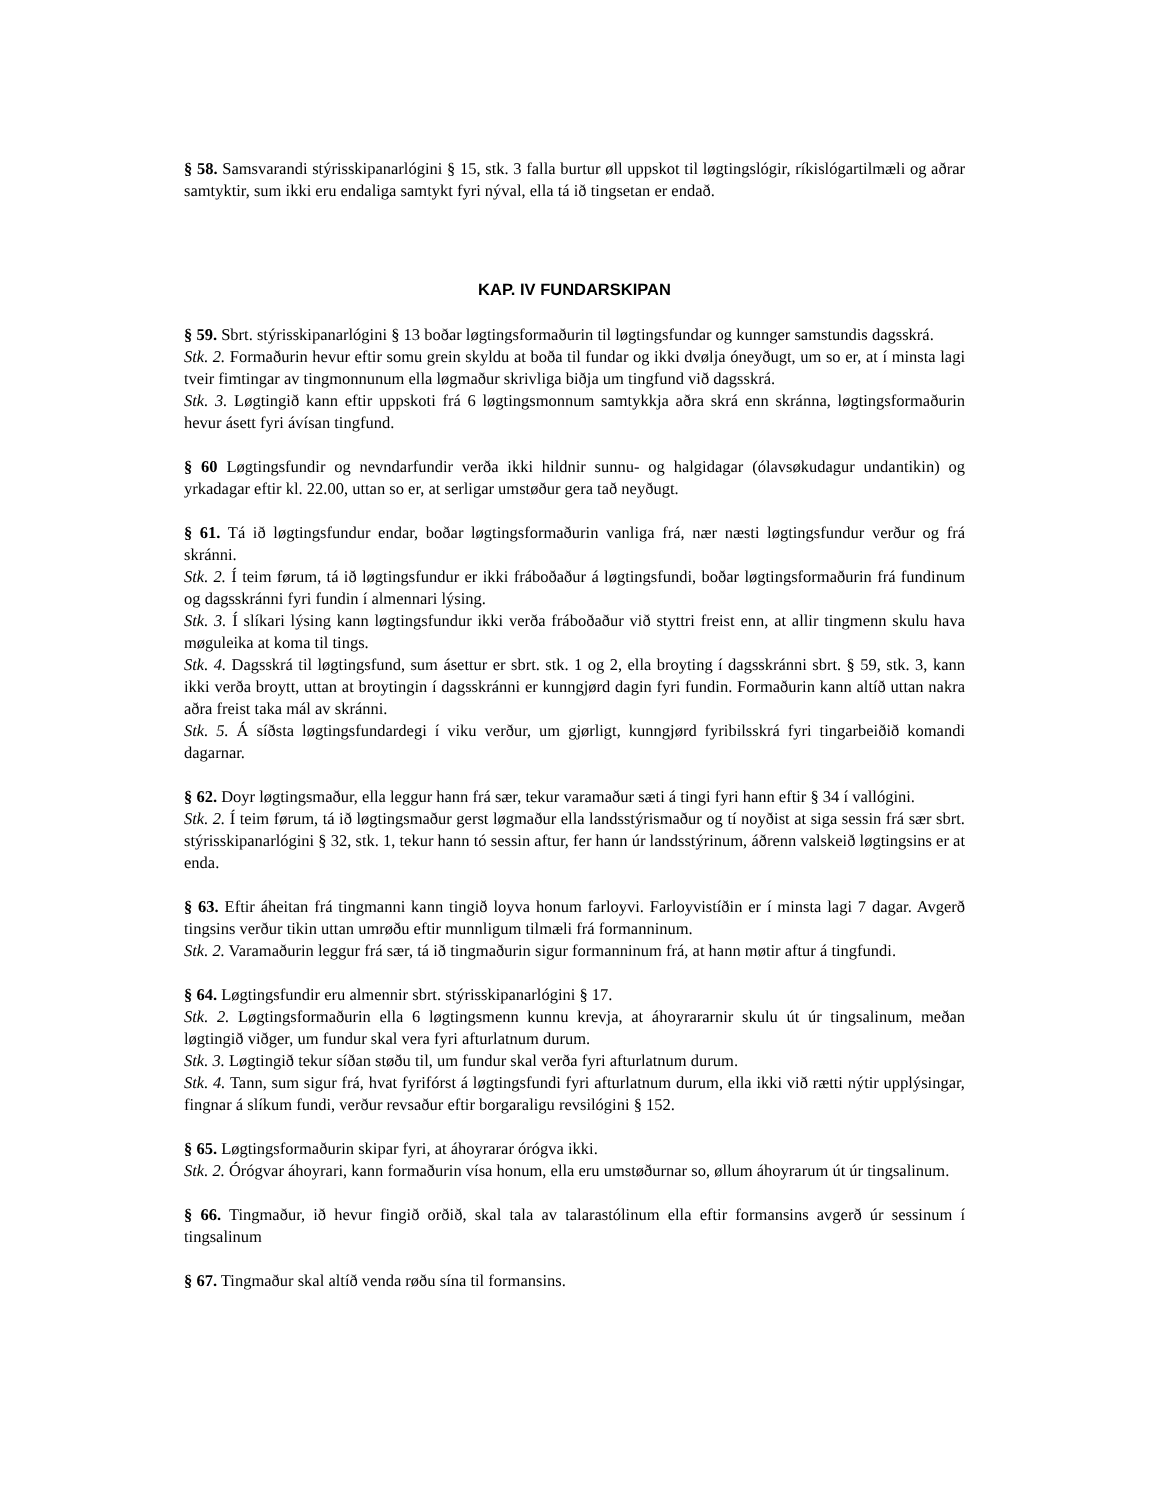§ 58. Samsvarandi stýrisskipanarlógini § 15, stk. 3 falla burtur øll uppskot til løgtingslógir, ríkislógartilmæli og aðrar samtyktir, sum ikki eru endaliga samtykt fyri nýval, ella tá ið tingsetan er endað.
KAP. IV FUNDARSKIPAN
§ 59. Sbrt. stýrisskipanarlógini § 13 boðar løgtingsformaðurin til løgtingsfundar og kunnger samstundis dagsskrá.
Stk. 2. Formaðurin hevur eftir somu grein skyldu at boða til fundar og ikki dvølja óneyðugt, um so er, at í minsta lagi tveir fimtingar av tingmonnunum ella løgmaður skrivliga biðja um tingfund við dagsskrá.
Stk. 3. Løgtingið kann eftir uppskoti frá 6 løgtingsmonnum samtykkja aðra skrá enn skránna, løgtingsformaðurin hevur ásett fyri ávísan tingfund.
§ 60 Løgtingsfundir og nevndarfundir verða ikki hildnir sunnu- og halgidagar (ólavsøkudagur undantikin) og yrkadagar eftir kl. 22.00, uttan so er, at serligar umstøður gera tað neyðugt.
§ 61. Tá ið løgtingsfundur endar, boðar løgtingsformaðurin vanliga frá, nær næsti løgtingsfundur verður og frá skránni.
Stk. 2. Í teim førum, tá ið løgtingsfundur er ikki fráboðaður á løgtingsfundi, boðar løgtingsformaðurin frá fundinum og dagsskránni fyri fundin í almennari lýsing.
Stk. 3. Í slíkari lýsing kann løgtingsfundur ikki verða fráboðaður við styttri freist enn, at allir tingmenn skulu hava møguleika at koma til tings.
Stk. 4. Dagsskrá til løgtingsfund, sum ásettur er sbrt. stk. 1 og 2, ella broyting í dagsskránni sbrt. § 59, stk. 3, kann ikki verða broytt, uttan at broytingin í dagsskránni er kunngjørd dagin fyri fundin. Formaðurin kann altíð uttan nakra aðra freist taka mál av skránni.
Stk. 5. Á síðsta løgtingsfundardegi í viku verður, um gjørligt, kunngjørd fyribilsskrá fyri tingarbeiðið komandi dagarnar.
§ 62. Doyr løgtingsmaður, ella leggur hann frá sær, tekur varamaður sæti á tingi fyri hann eftir § 34 í vallógini.
Stk. 2. Í teim førum, tá ið løgtingsmaður gerst løgmaður ella landsstýrismaður og tí noyðist at siga sessin frá sær sbrt. stýrisskipanarlógini § 32, stk. 1, tekur hann tó sessin aftur, fer hann úr landsstýrinum, áðrenn valskeið løgtingsins er at enda.
§ 63. Eftir áheitan frá tingmanni kann tingið loyva honum farloyvi. Farloyvistíðin er í minsta lagi 7 dagar. Avgerð tingsins verður tikin uttan umrøðu eftir munnligum tilmæli frá formanninum.
Stk. 2. Varamaðurin leggur frá sær, tá ið tingmaðurin sigur formanninum frá, at hann møtir aftur á tingfundi.
§ 64. Løgtingsfundir eru almennir sbrt. stýrisskipanarlógini § 17.
Stk. 2. Løgtingsformaðurin ella 6 løgtingsmenn kunnu krevja, at áhoyrararnir skulu út úr tingsalinum, meðan løgtingið viðger, um fundur skal vera fyri afturlatnum durum.
Stk. 3. Løgtingið tekur síðan støðu til, um fundur skal verða fyri afturlatnum durum.
Stk. 4. Tann, sum sigur frá, hvat fyrifórst á løgtingsfundi fyri afturlatnum durum, ella ikki við rætti nýtir upplýsingar, fingnar á slíkum fundi, verður revsaður eftir borgaraligu revsilógini § 152.
§ 65. Løgtingsformaðurin skipar fyri, at áhoyrarar órógva ikki.
Stk. 2. Órógvar áhoyrari, kann formaðurin vísa honum, ella eru umstøðurnar so, øllum áhoyrarum út úr tingsalinum.
§ 66. Tingmaður, ið hevur fingið orðið, skal tala av talarastólinum ella eftir formansins avgerð úr sessinum í tingsalinum
§ 67. Tingmaður skal altíð venda røðu sína til formansins.